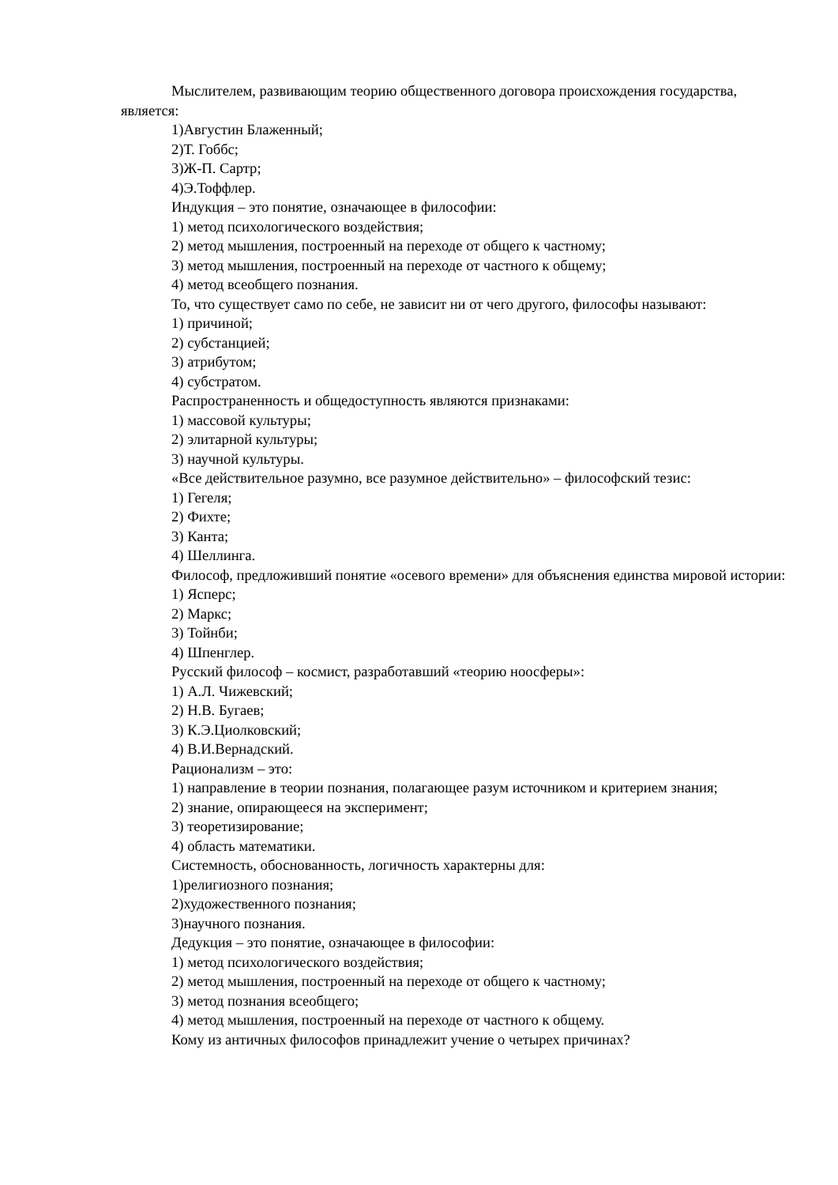Мыслителем, развивающим теорию общественного договора происхождения государства, является:
1)Августин Блаженный;
2)Т. Гоббс;
3)Ж-П. Сартр;
4)Э.Тоффлер.
Индукция – это понятие, означающее в философии:
1) метод психологического воздействия;
2) метод мышления, построенный на переходе от общего к частному;
3) метод мышления, построенный на переходе от частного к общему;
4) метод всеобщего познания.
То, что существует само по себе, не зависит ни от чего другого, философы называют:
1) причиной;
2) субстанцией;
3) атрибутом;
4) субстратом.
Распространенность и общедоступность являются признаками:
1) массовой культуры;
2) элитарной культуры;
3) научной культуры.
«Все действительное разумно, все разумное действительно» – философский тезис:
1) Гегеля;
2) Фихте;
3) Канта;
4) Шеллинга.
Философ, предложивший понятие «осевого времени» для объяснения единства мировой истории:
1) Ясперс;
2) Маркс;
3) Тойнби;
4) Шпенглер.
Русский философ – космист, разработавший «теорию ноосферы»:
1) А.Л. Чижевский;
2) Н.В. Бугаев;
3) К.Э.Циолковский;
4) В.И.Вернадский.
Рационализм – это:
1) направление в теории познания, полагающее разум источником и критерием знания;
2) знание, опирающееся на эксперимент;
3) теоретизирование;
4) область математики.
Системность, обоснованность, логичность характерны для:
1)религиозного познания;
2)художественного познания;
3)научного познания.
Дедукция – это понятие, означающее в философии:
1) метод психологического воздействия;
2) метод мышления, построенный на переходе от общего к частному;
3) метод познания всеобщего;
4) метод мышления, построенный на переходе от частного к общему.
Кому из античных философов принадлежит учение о четырех причинах?